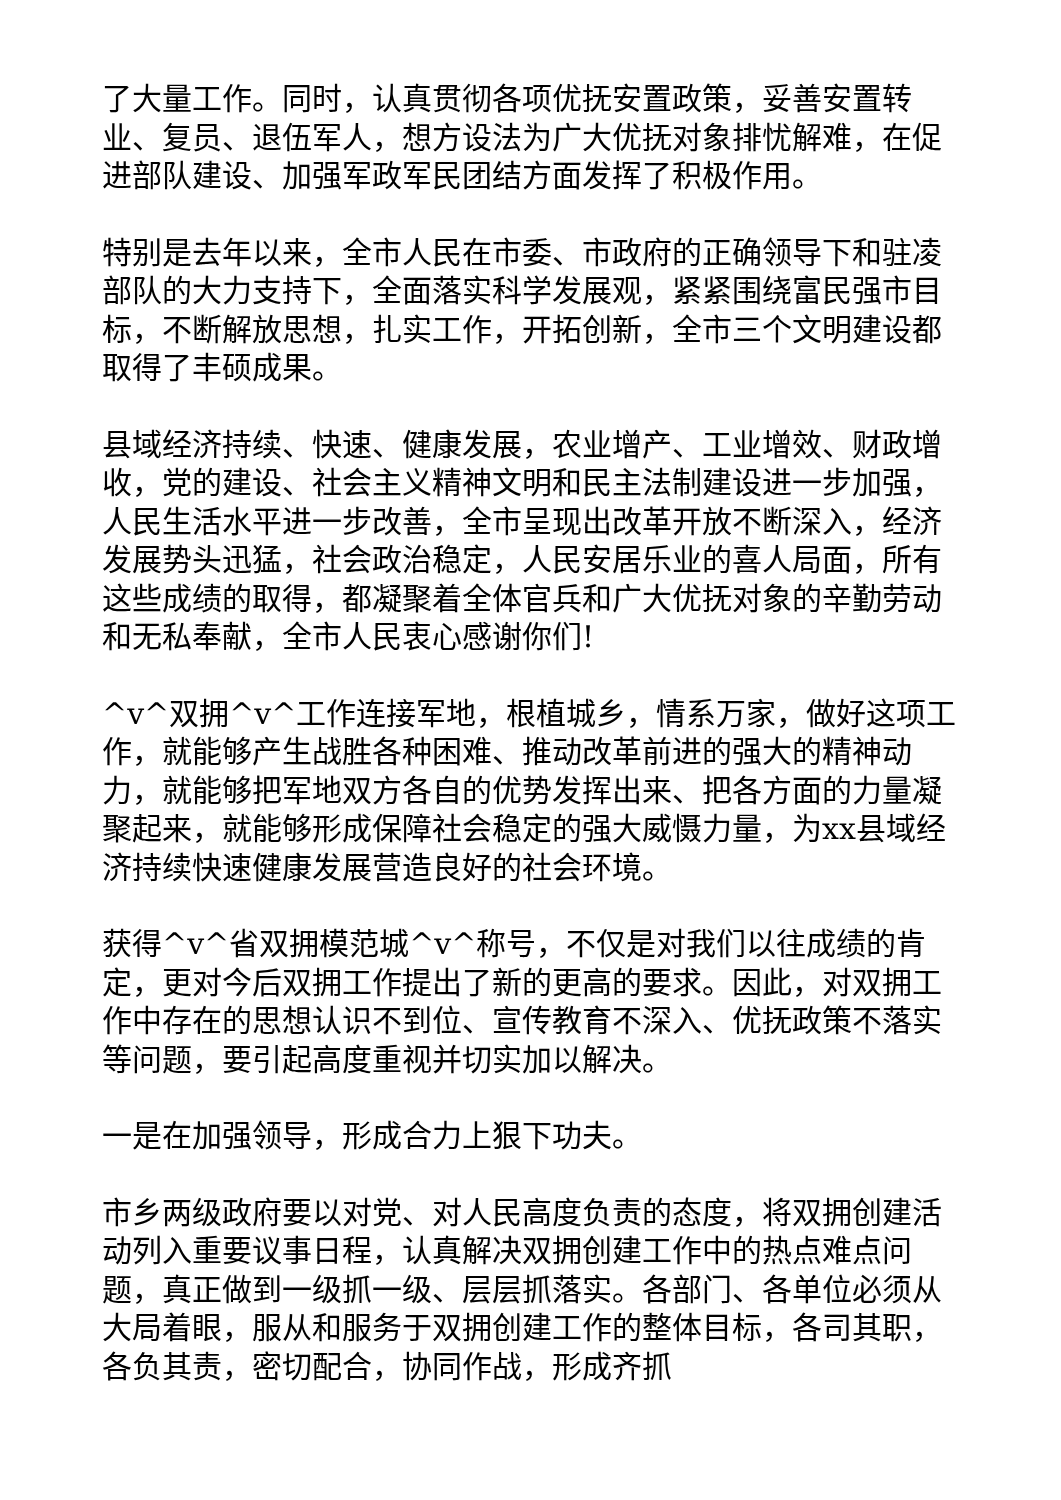了大量工作。同时，认真贯彻各项优抚安置政策，妥善安置转业、复员、退伍军人，想方设法为广大优抚对象排忧解难，在促进部队建设、加强军政军民团结方面发挥了积极作用。
特别是去年以来，全市人民在市委、市政府的正确领导下和驻凌部队的大力支持下，全面落实科学发展观，紧紧围绕富民强市目标，不断解放思想，扎实工作，开拓创新，全市三个文明建设都取得了丰硕成果。
县域经济持续、快速、健康发展，农业增产、工业增效、财政增收，党的建设、社会主义精神文明和民主法制建设进一步加强，人民生活水平进一步改善，全市呈现出改革开放不断深入，经济发展势头迅猛，社会政治稳定，人民安居乐业的喜人局面，所有这些成绩的取得，都凝聚着全体官兵和广大优抚对象的辛勤劳动和无私奉献，全市人民衷心感谢你们!
^v^双拥^v^工作连接军地，根植城乡，情系万家，做好这项工作，就能够产生战胜各种困难、推动改革前进的强大的精神动力，就能够把军地双方各自的优势发挥出来、把各方面的力量凝聚起来，就能够形成保障社会稳定的强大威慑力量，为xx县域经济持续快速健康发展营造良好的社会环境。
获得^v^省双拥模范城^v^称号，不仅是对我们以往成绩的肯定，更对今后双拥工作提出了新的更高的要求。因此，对双拥工作中存在的思想认识不到位、宣传教育不深入、优抚政策不落实等问题，要引起高度重视并切实加以解决。
一是在加强领导，形成合力上狠下功夫。
市乡两级政府要以对党、对人民高度负责的态度，将双拥创建活动列入重要议事日程，认真解决双拥创建工作中的热点难点问题，真正做到一级抓一级、层层抓落实。各部门、各单位必须从大局着眼，服从和服务于双拥创建工作的整体目标，各司其职，各负其责，密切配合，协同作战，形成齐抓